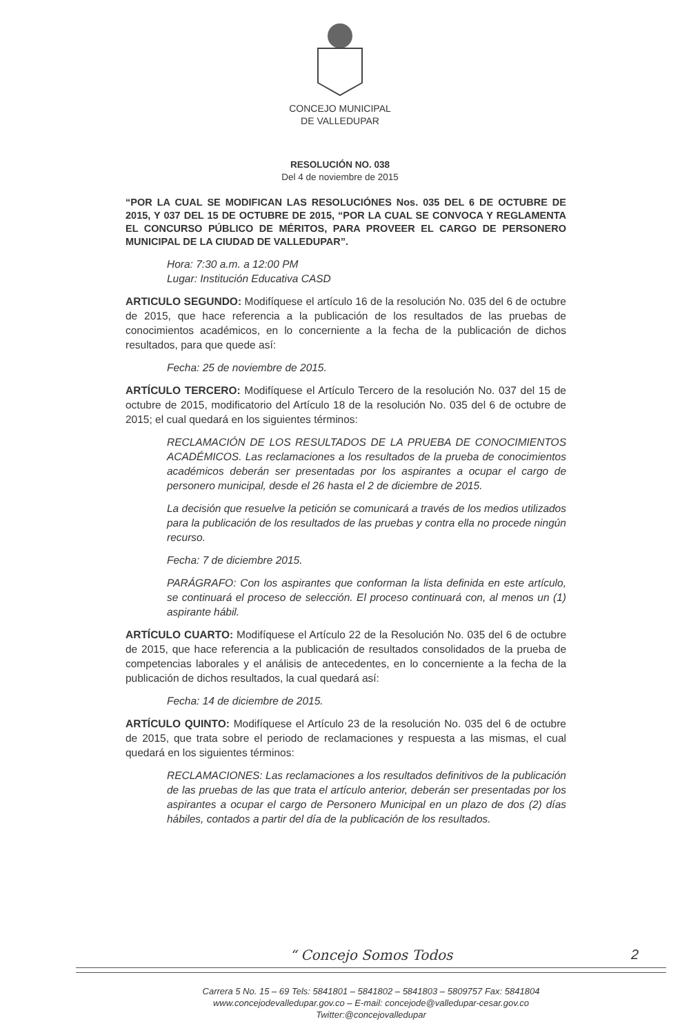CONCEJO MUNICIPAL
DE VALLEDUPAR
RESOLUCIÓN NO. 038
Del 4 de noviembre de 2015
“POR LA CUAL SE MODIFICAN LAS RESOLUCIÓNES Nos. 035 DEL 6 DE OCTUBRE DE 2015, Y 037 DEL 15 DE OCTUBRE DE 2015, “POR LA CUAL SE CONVOCA Y REGLAMENTA EL CONCURSO PÚBLICO DE MÉRITOS, PARA PROVEER EL CARGO DE PERSONERO MUNICIPAL DE LA CIUDAD DE VALLEDUPAR”.
Hora: 7:30 a.m. a 12:00 PM
Lugar: Institución Educativa CASD
ARTICULO SEGUNDO: Modifíquese el artículo 16 de la resolución No. 035 del 6 de octubre de 2015, que hace referencia a la publicación de los resultados de las pruebas de conocimientos académicos, en lo concerniente a la fecha de la publicación de dichos resultados, para que quede así:
Fecha: 25 de noviembre de 2015.
ARTÍCULO TERCERO: Modifíquese el Artículo Tercero de la resolución No. 037 del 15 de octubre de 2015, modificatorio del Artículo 18 de la resolución No. 035 del 6 de octubre de 2015; el cual quedará en los siguientes términos:
RECLAMACIÓN DE LOS RESULTADOS DE LA PRUEBA DE CONOCIMIENTOS ACADÉMICOS. Las reclamaciones a los resultados de la prueba de conocimientos académicos deberán ser presentadas por los aspirantes a ocupar el cargo de personero municipal, desde el 26 hasta el 2 de diciembre de 2015.
La decisión que resuelve la petición se comunicará a través de los medios utilizados para la publicación de los resultados de las pruebas y contra ella no procede ningún recurso.
Fecha: 7 de diciembre 2015.
PARÁGRAFO: Con los aspirantes que conforman la lista definida en este artículo, se continuará el proceso de selección. El proceso continuará con, al menos un (1) aspirante hábil.
ARTÍCULO CUARTO: Modifíquese el Artículo 22 de la Resolución No. 035 del 6 de octubre de 2015, que hace referencia a la publicación de resultados consolidados de la prueba de competencias laborales y el análisis de antecedentes, en lo concerniente a la fecha de la publicación de dichos resultados, la cual quedará así:
Fecha: 14 de diciembre de 2015.
ARTÍCULO QUINTO: Modifíquese el Artículo 23 de la resolución No. 035 del 6 de octubre de 2015, que trata sobre el periodo de reclamaciones y respuesta a las mismas, el cual quedará en los siguientes términos:
RECLAMACIONES: Las reclamaciones a los resultados definitivos de la publicación de las pruebas de las que trata el artículo anterior, deberán ser presentadas por los aspirantes a ocupar el cargo de Personero Municipal en un plazo de dos (2) días hábiles, contados a partir del día de la publicación de los resultados.
“ Concejo Somos Todos
2
Carrera 5 No. 15 – 69 Tels: 5841801 – 5841802 – 5841803 – 5809757 Fax: 5841804
www.concejodevalledupar.gov.co – E-mail: concejode@valledupar-cesar.gov.co
Twitter:@concejovalledupar